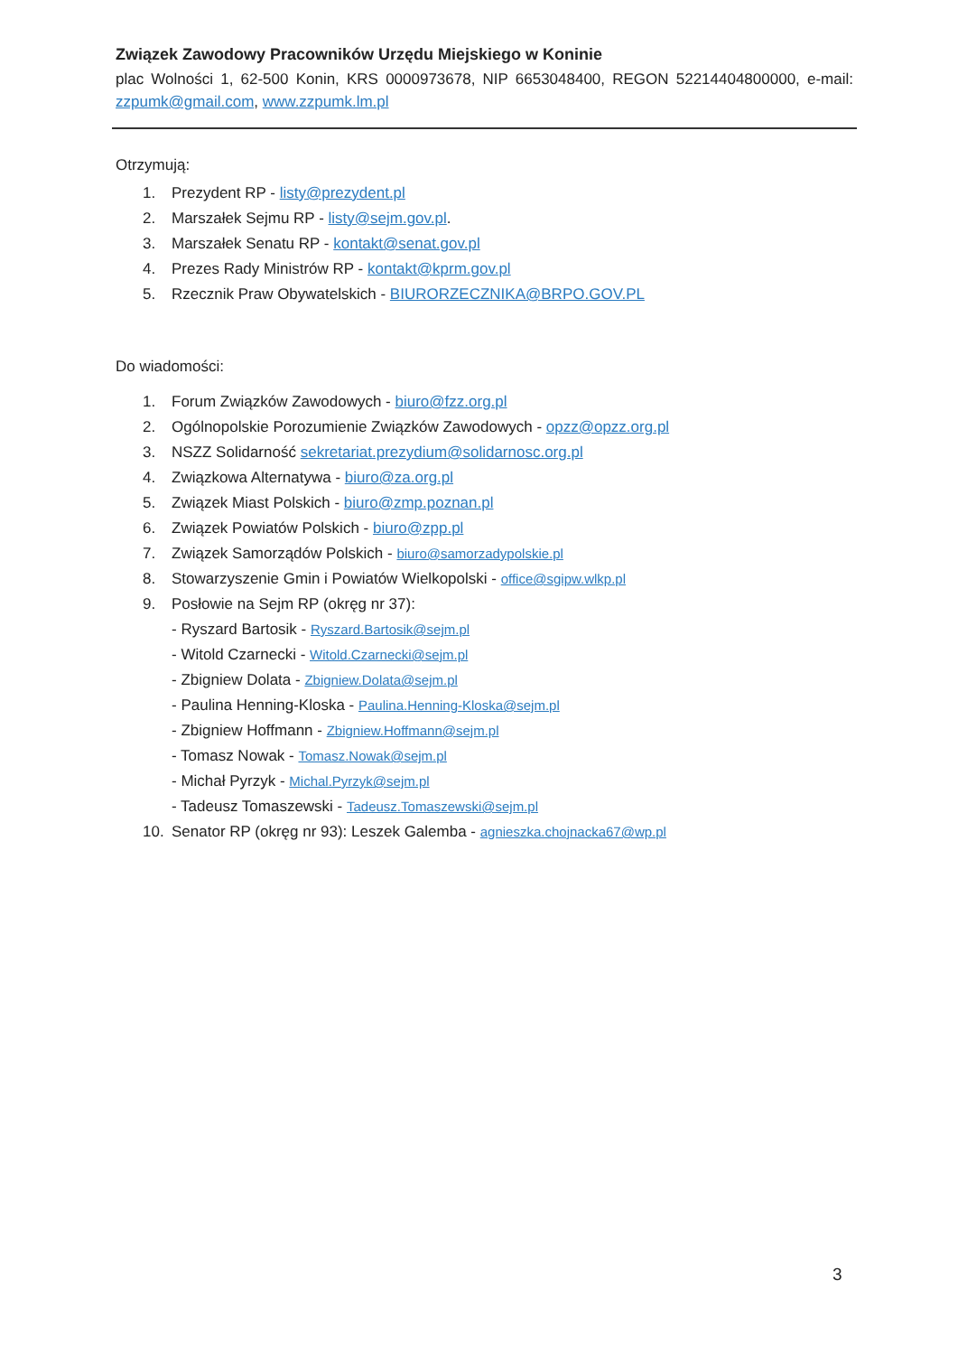Związek Zawodowy Pracowników Urzędu Miejskiego w Koninie
plac Wolności 1, 62-500 Konin, KRS 0000973678, NIP 6653048400, REGON 52214404800000, e-mail: zzpumk@gmail.com, www.zzpumk.lm.pl
Otrzymują:
1. Prezydent RP - listy@prezydent.pl
2. Marszałek Sejmu RP - listy@sejm.gov.pl.
3. Marszałek Senatu RP - kontakt@senat.gov.pl
4. Prezes Rady Ministrów RP - kontakt@kprm.gov.pl
5. Rzecznik Praw Obywatelskich - BIURORZECZNIKA@BRPO.GOV.PL
Do wiadomości:
1. Forum Związków Zawodowych - biuro@fzz.org.pl
2. Ogólnopolskie Porozumienie Związków Zawodowych - opzz@opzz.org.pl
3. NSZZ Solidarność sekretariat.prezydium@solidarnosc.org.pl
4. Związkowa Alternatywa - biuro@za.org.pl
5. Związek Miast Polskich - biuro@zmp.poznan.pl
6. Związek Powiatów Polskich - biuro@zpp.pl
7. Związek Samorządów Polskich - biuro@samorzadypolskie.pl
8. Stowarzyszenie Gmin i Powiatów Wielkopolski - office@sgipw.wlkp.pl
9. Posłowie na Sejm RP (okręg nr 37):
- Ryszard Bartosik - Ryszard.Bartosik@sejm.pl
- Witold Czarnecki - Witold.Czarnecki@sejm.pl
- Zbigniew Dolata - Zbigniew.Dolata@sejm.pl
- Paulina Henning-Kloska - Paulina.Henning-Kloska@sejm.pl
- Zbigniew Hoffmann - Zbigniew.Hoffmann@sejm.pl
- Tomasz Nowak - Tomasz.Nowak@sejm.pl
- Michał Pyrzyk - Michal.Pyrzyk@sejm.pl
- Tadeusz Tomaszewski - Tadeusz.Tomaszewski@sejm.pl
10. Senator RP (okręg nr 93): Leszek Galemba - agnieszka.chojnacka67@wp.pl
3